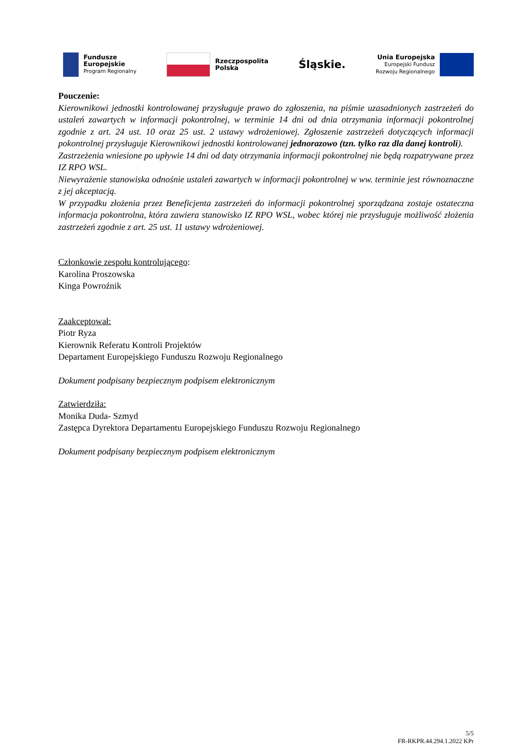Fundusze
Europejskie
Program Regionalny
Rzeczpospolita
Polska
Śląskie.
Unia Europejska
Europejski Fundusz
Rozwoju Regionalnego
Pouczenie:
Kierownikowi jednostki kontrolowanej przysługuje prawo do zgłoszenia, na piśmie uzasadnionych zastrzeżeń do ustaleń zawartych w informacji pokontrolnej, w terminie 14 dni od dnia otrzymania informacji pokontrolnej zgodnie z art. 24 ust. 10 oraz 25 ust. 2 ustawy wdrożeniowej. Zgłoszenie zastrzeżeń dotyczących informacji pokontrolnej przysługuje Kierownikowi jednostki kontrolowanej jednorazowo (tzn. tylko raz dla danej kontroli).
Zastrzeżenia wniesione po upływie 14 dni od daty otrzymania informacji pokontrolnej nie będą rozpatrywane przez IZ RPO WSL.
Niewyrażenie stanowiska odnośnie ustaleń zawartych w informacji pokontrolnej w ww. terminie jest równoznaczne z jej akceptacją.
W przypadku złożenia przez Beneficjenta zastrzeżeń do informacji pokontrolnej sporządzana zostaje ostateczna informacja pokontrolna, która zawiera stanowisko IZ RPO WSL, wobec której nie przysługuje możliwość złożenia zastrzeżeń zgodnie z art. 25 ust. 11 ustawy wdrożeniowej.
Członkowie zespołu kontrolującego:
Karolina Proszowska
Kinga Powroźnik
Zaakceptował:
Piotr Ryza
Kierownik Referatu Kontroli Projektów
Departament Europejskiego Funduszu Rozwoju Regionalnego
Dokument podpisany bezpiecznym podpisem elektronicznym
Zatwierdziła:
Monika Duda- Szmyd
Zastępca Dyrektora Departamentu Europejskiego Funduszu Rozwoju Regionalnego
Dokument podpisany bezpiecznym podpisem elektronicznym
5/5
FR-RKPR.44.294.1.2022 KPr